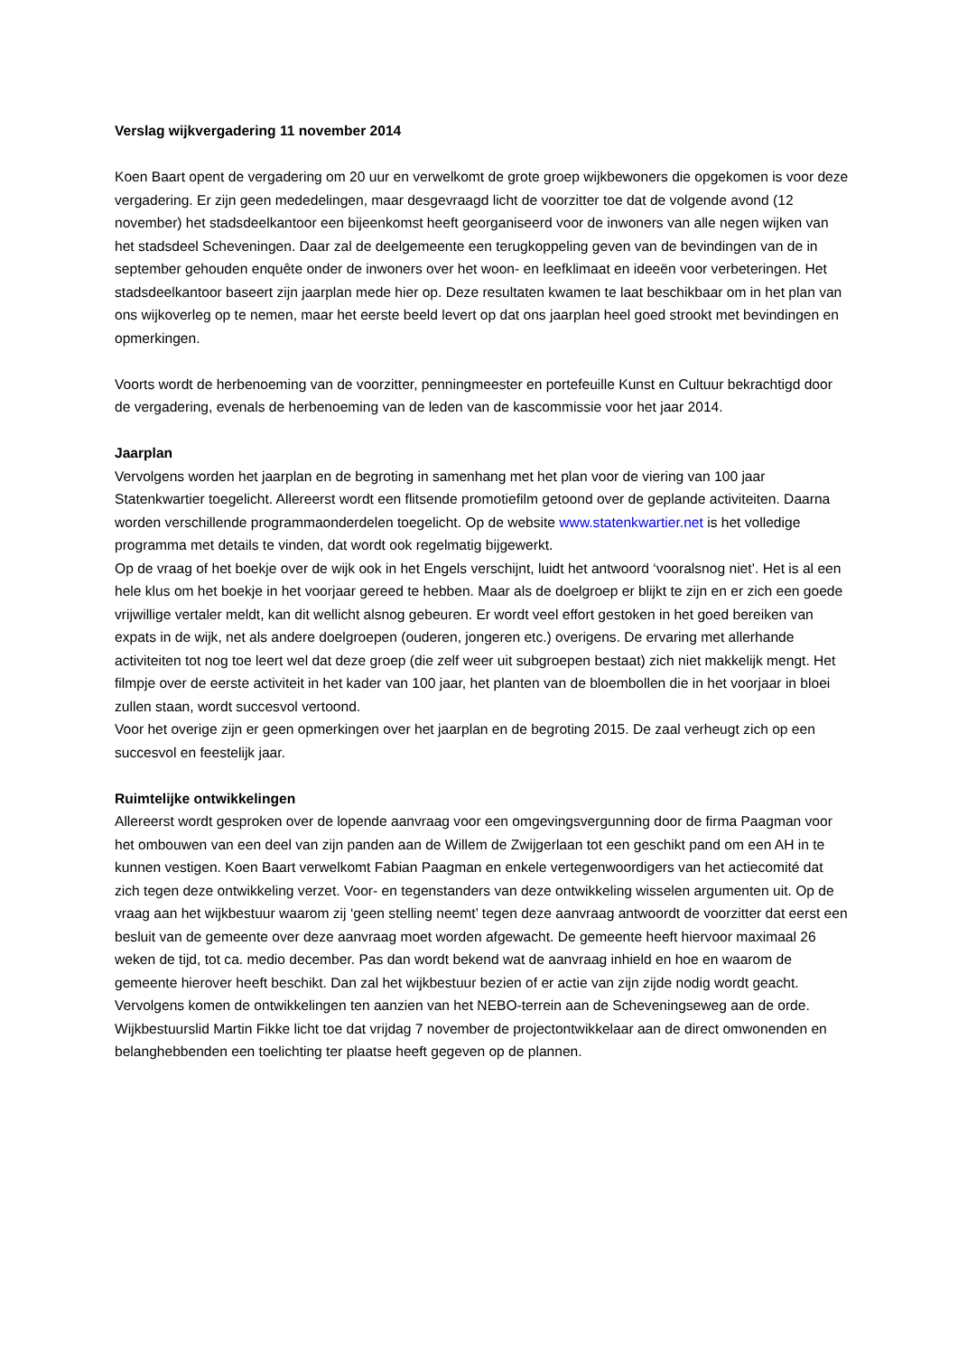Verslag wijkvergadering 11 november 2014
Koen Baart opent de vergadering om 20 uur en verwelkomt de grote groep wijkbewoners die opgekomen is voor deze vergadering. Er zijn geen mededelingen, maar desgevraagd licht de voorzitter toe dat de volgende avond (12 november) het stadsdeelkantoor een bijeenkomst heeft georganiseerd voor de inwoners van alle negen wijken van het stadsdeel Scheveningen. Daar zal de deelgemeente een terugkoppeling geven van de bevindingen van de in september gehouden enquête onder de inwoners over het woon- en leefklimaat en ideeën voor verbeteringen. Het stadsdeelkantoor baseert zijn jaarplan mede hier op. Deze resultaten kwamen te laat beschikbaar om in het plan van ons wijkoverleg op te nemen, maar het eerste beeld levert op dat ons jaarplan heel goed strookt met bevindingen en opmerkingen.
Voorts wordt de herbenoeming van de voorzitter, penningmeester en portefeuille Kunst en Cultuur bekrachtigd door de vergadering, evenals de herbenoeming van de leden van de kascommissie voor het jaar 2014.
Jaarplan
Vervolgens worden het jaarplan en de begroting in samenhang met het plan voor de viering van 100 jaar Statenkwartier toegelicht. Allereerst wordt een flitsende promotiefilm getoond over de geplande activiteiten. Daarna worden verschillende programmaonderdelen toegelicht. Op de website www.statenkwartier.net is het volledige programma met details te vinden, dat wordt ook regelmatig bijgewerkt.
Op de vraag of het boekje over de wijk ook in het Engels verschijnt, luidt het antwoord ‘vooralsnog niet’. Het is al een hele klus om het boekje in het voorjaar gereed te hebben. Maar als de doelgroep er blijkt te zijn en er zich een goede vrijwillige vertaler meldt, kan dit wellicht alsnog gebeuren. Er wordt veel effort gestoken in het goed bereiken van expats in de wijk, net als andere doelgroepen (ouderen, jongeren etc.) overigens. De ervaring met allerhande activiteiten tot nog toe leert wel dat deze groep (die zelf weer uit subgroepen bestaat) zich niet makkelijk mengt. Het filmpje over de eerste activiteit in het kader van 100 jaar, het planten van de bloembollen die in het voorjaar in bloei zullen staan, wordt succesvol vertoond.
Voor het overige zijn er geen opmerkingen over het jaarplan en de begroting 2015. De zaal verheugt zich op een succesvol en feestelijk jaar.
Ruimtelijke ontwikkelingen
Allereerst wordt gesproken over de lopende aanvraag voor een omgevingsvergunning door de firma Paagman voor het ombouwen van een deel van zijn panden aan de Willem de Zwijgerlaan tot een geschikt pand om een AH in te kunnen vestigen. Koen Baart verwelkomt Fabian Paagman en enkele vertegenwoordigers van het actiecomité dat zich tegen deze ontwikkeling verzet. Voor- en tegenstanders van deze ontwikkeling wisselen argumenten uit. Op de vraag aan het wijkbestuur waarom zij ‘geen stelling neemt’ tegen deze aanvraag antwoordt de voorzitter dat eerst een besluit van de gemeente over deze aanvraag moet worden afgewacht. De gemeente heeft hiervoor maximaal 26 weken de tijd, tot ca. medio december. Pas dan wordt bekend wat de aanvraag inhield en hoe en waarom de gemeente hierover heeft beschikt. Dan zal het wijkbestuur bezien of er actie van zijn zijde nodig wordt geacht.
Vervolgens komen de ontwikkelingen ten aanzien van het NEBO-terrein aan de Scheveningseweg aan de orde. Wijkbestuurslid Martin Fikke licht toe dat vrijdag 7 november de projectontwikkelaar aan de direct omwonenden en belanghebbenden een toelichting ter plaatse heeft gegeven op de plannen.